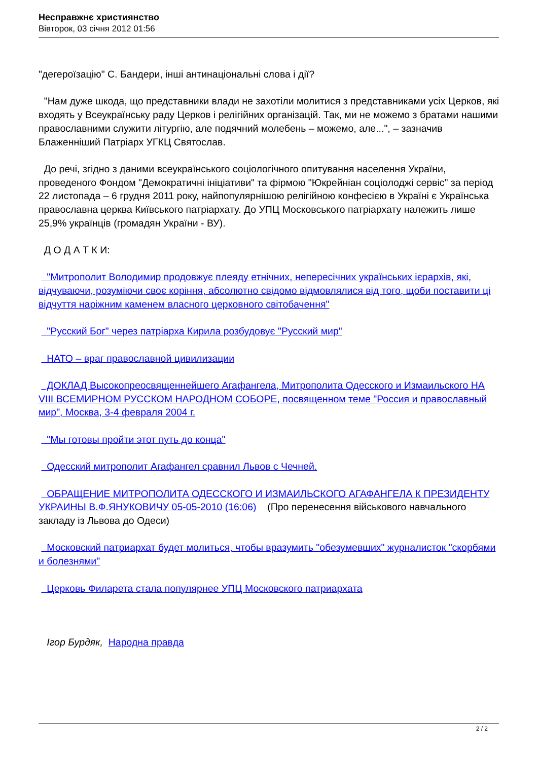Несправжнє християнство
Вівторок, 03 січня 2012 01:56
"дегероїзацію" С. Бандери, інші антинаціональні слова і дії?
"Нам дуже шкода, що представники влади не захотіли молитися з представниками усіх Церков, які входять у Всеукраїнську раду Церков і релігійних організацій. Так, ми не можемо з братами нашими православними служити літургію, але подячний молебень – можемо, але...", – зазначив Блаженніший Патріарх УГКЦ Святослав.
До речі, згідно з даними всеукраїнського соціологічного опитування населення України, проведеного Фондом "Демократичні ініціативи" та фірмою "Юкрейніан соціолоджі сервіс" за період 22 листопада – 6 грудня 2011 року, найпопулярнішою релігійною конфесією в Україні є Українська православна церква Київського патріархату. До УПЦ Московського патріархату належить лише 25,9% українців (громадян України - ВУ).
Д О Д А Т К И:
"Митрополит Володимир продовжує плеяду етнічних, непересічних українських ієрархів, які, відчуваючи, розуміючи своє коріння, абсолютно свідомо відмовлялися від того, щоби поставити ці відчуття наріжним каменем власного церковного світобачення"
"Русский Бог" через патріарха Кирила розбудовує "Русский мир"
НАТО – враг православной цивилизации
ДОКЛАД Высокопреосвященнейшего Агафангела, Митрополита Одесского и Измаильского НА VIII ВСЕМИРНОМ РУССКОМ НАРОДНОМ СОБОРЕ, посвященном теме "Россия и православный мир", Москва, 3-4 февраля 2004 г.
"Мы готовы пройти этот путь до конца"
Одесский митрополит Агафангел сравнил Львов с Чечней.
ОБРАЩЕНИЕ МИТРОПОЛИТА ОДЕССКОГО И ИЗМАИЛЬСКОГО АГАФАНГЕЛА К ПРЕЗИДЕНТУ УКРАИНЫ В.Ф.ЯНУКОВИЧУ 05-05-2010 (16:06) (Про перенесення військового навчального закладу із Львова до Одеси)
Московский патриархат будет молиться, чтобы вразумить "обезумевших" журналисток "скорбями и болезнями"
Церковь Филарета стала популярнее УПЦ Московского патриархата
Ігор Бурдяк, Народна правда
2 / 2